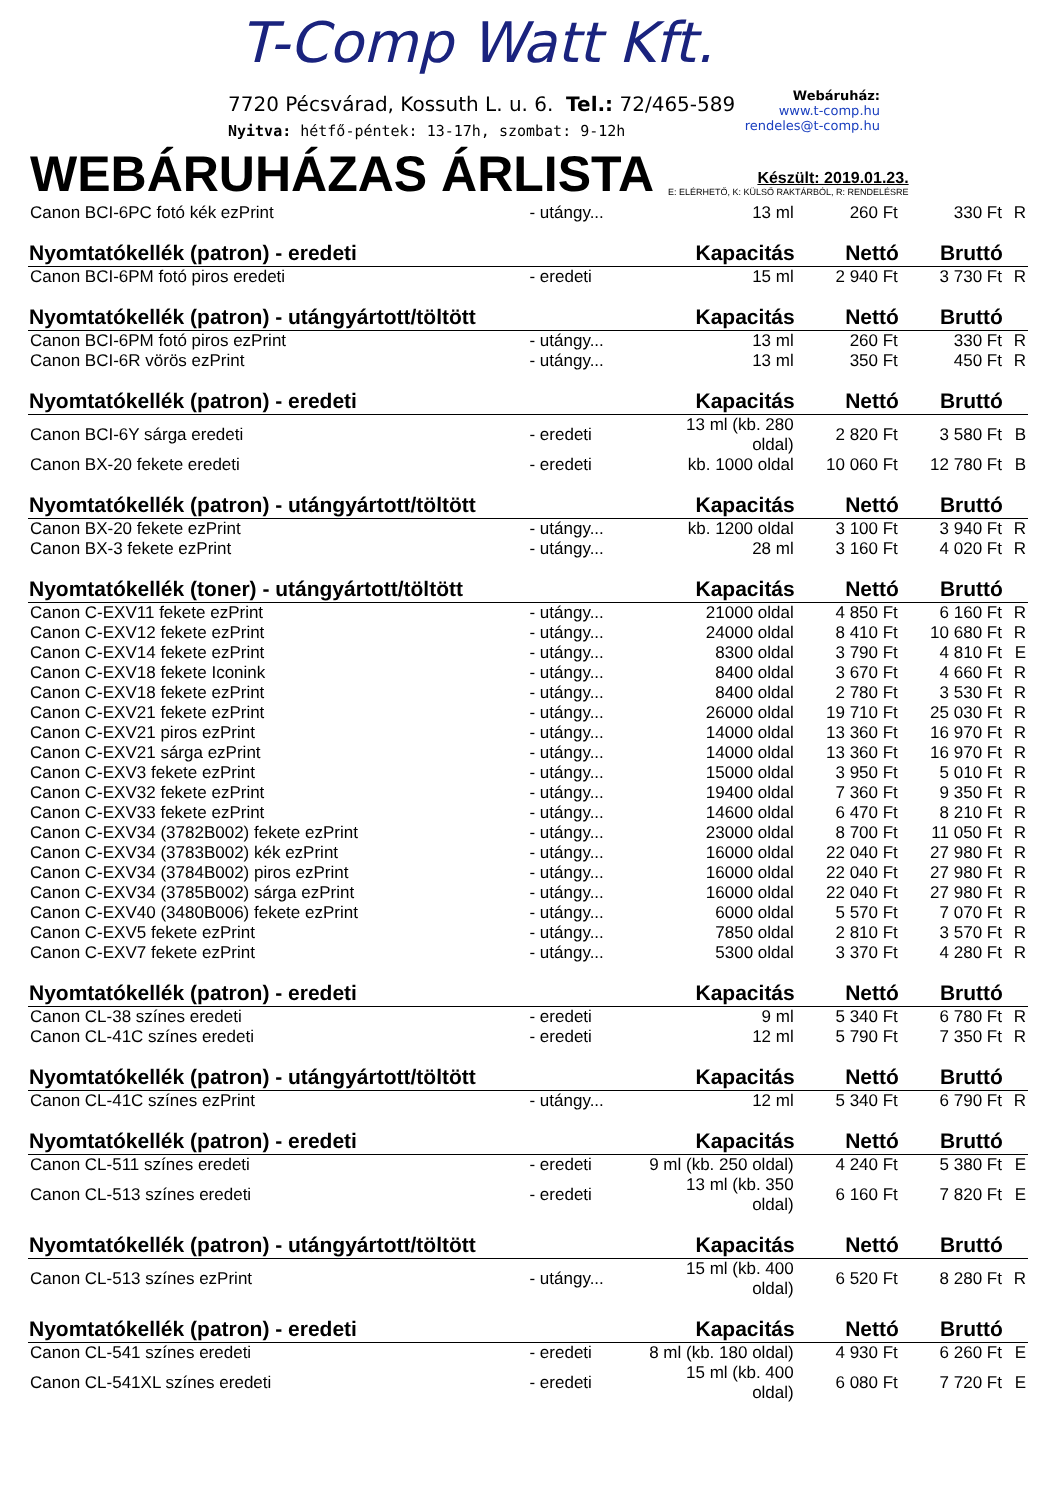T-Comp Watt Kft.
7720 Pécsvárad, Kossuth L. u. 6. Tel.: 72/465-589
Nyitva: hétfő-péntek: 13-17h, szombat: 9-12h
Webáruház:
www.t-comp.hu
rendeles@t-comp.hu
WEBÁRUHÁZAS ÁRLISTA
Készült: 2019.01.23.
E: ELÉRHETŐ, K: KÜLSŐ RAKTÁRBÓL, R: RENDELÉSRE
| Canon BCI-6PC fotó kék ezPrint | - utángy... | 13 ml | 260 Ft | 330 Ft | R |
| Nyomtatókellék (patron) - eredeti | | Kapacitás | Nettó | Bruttó | |
| Canon BCI-6PM fotó piros eredeti | - eredeti | 15 ml | 2 940 Ft | 3 730 Ft | R |
| Nyomtatókellék (patron) - utángyártott/töltött | | Kapacitás | Nettó | Bruttó | |
| Canon BCI-6PM fotó piros ezPrint | - utángy... | 13 ml | 260 Ft | 330 Ft | R |
| Canon BCI-6R vörös ezPrint | - utángy... | 13 ml | 350 Ft | 450 Ft | R |
| Nyomtatókellék (patron) - eredeti | | Kapacitás | Nettó | Bruttó | |
| Canon BCI-6Y sárga eredeti | - eredeti | 13 ml (kb. 280 oldal) | 2 820 Ft | 3 580 Ft | B |
| Canon BX-20 fekete eredeti | - eredeti | kb. 1000 oldal | 10 060 Ft | 12 780 Ft | B |
| Nyomtatókellék (patron) - utángyártott/töltött | | Kapacitás | Nettó | Bruttó | |
| Canon BX-20 fekete ezPrint | - utángy... | kb. 1200 oldal | 3 100 Ft | 3 940 Ft | R |
| Canon BX-3 fekete ezPrint | - utángy... | 28 ml | 3 160 Ft | 4 020 Ft | R |
| Nyomtatókellék (toner) - utángyártott/töltött | | Kapacitás | Nettó | Bruttó | |
| Canon C-EXV11 fekete ezPrint | - utángy... | 21000 oldal | 4 850 Ft | 6 160 Ft | R |
| Canon C-EXV12 fekete ezPrint | - utángy... | 24000 oldal | 8 410 Ft | 10 680 Ft | R |
| Canon C-EXV14 fekete ezPrint | - utángy... | 8300 oldal | 3 790 Ft | 4 810 Ft | E |
| Canon C-EXV18 fekete Iconink | - utángy... | 8400 oldal | 3 670 Ft | 4 660 Ft | R |
| Canon C-EXV18 fekete ezPrint | - utángy... | 8400 oldal | 2 780 Ft | 3 530 Ft | R |
| Canon C-EXV21 fekete ezPrint | - utángy... | 26000 oldal | 19 710 Ft | 25 030 Ft | R |
| Canon C-EXV21 piros ezPrint | - utángy... | 14000 oldal | 13 360 Ft | 16 970 Ft | R |
| Canon C-EXV21 sárga ezPrint | - utángy... | 14000 oldal | 13 360 Ft | 16 970 Ft | R |
| Canon C-EXV3 fekete ezPrint | - utángy... | 15000 oldal | 3 950 Ft | 5 010 Ft | R |
| Canon C-EXV32 fekete ezPrint | - utángy... | 19400 oldal | 7 360 Ft | 9 350 Ft | R |
| Canon C-EXV33 fekete ezPrint | - utángy... | 14600 oldal | 6 470 Ft | 8 210 Ft | R |
| Canon C-EXV34 (3782B002) fekete ezPrint | - utángy... | 23000 oldal | 8 700 Ft | 11 050 Ft | R |
| Canon C-EXV34 (3783B002) kék ezPrint | - utángy... | 16000 oldal | 22 040 Ft | 27 980 Ft | R |
| Canon C-EXV34 (3784B002) piros ezPrint | - utángy... | 16000 oldal | 22 040 Ft | 27 980 Ft | R |
| Canon C-EXV34 (3785B002) sárga ezPrint | - utángy... | 16000 oldal | 22 040 Ft | 27 980 Ft | R |
| Canon C-EXV40 (3480B006) fekete ezPrint | - utángy... | 6000 oldal | 5 570 Ft | 7 070 Ft | R |
| Canon C-EXV5 fekete ezPrint | - utángy... | 7850 oldal | 2 810 Ft | 3 570 Ft | R |
| Canon C-EXV7 fekete ezPrint | - utángy... | 5300 oldal | 3 370 Ft | 4 280 Ft | R |
| Nyomtatókellék (patron) - eredeti | | Kapacitás | Nettó | Bruttó | |
| Canon CL-38 színes eredeti | - eredeti | 9 ml | 5 340 Ft | 6 780 Ft | R |
| Canon CL-41C színes eredeti | - eredeti | 12 ml | 5 790 Ft | 7 350 Ft | R |
| Nyomtatókellék (patron) - utángyártott/töltött | | Kapacitás | Nettó | Bruttó | |
| Canon CL-41C színes ezPrint | - utángy... | 12 ml | 5 340 Ft | 6 790 Ft | R |
| Nyomtatókellék (patron) - eredeti | | Kapacitás | Nettó | Bruttó | |
| Canon CL-511 színes eredeti | - eredeti | 9 ml (kb. 250 oldal) | 4 240 Ft | 5 380 Ft | E |
| Canon CL-513 színes eredeti | - eredeti | 13 ml (kb. 350 oldal) | 6 160 Ft | 7 820 Ft | E |
| Nyomtatókellék (patron) - utángyártott/töltött | | Kapacitás | Nettó | Bruttó | |
| Canon CL-513 színes ezPrint | - utángy... | 15 ml (kb. 400 oldal) | 6 520 Ft | 8 280 Ft | R |
| Nyomtatókellék (patron) - eredeti | | Kapacitás | Nettó | Bruttó | |
| Canon CL-541 színes eredeti | - eredeti | 8 ml (kb. 180 oldal) | 4 930 Ft | 6 260 Ft | E |
| Canon CL-541XL színes eredeti | - eredeti | 15 ml (kb. 400 oldal) | 6 080 Ft | 7 720 Ft | E |